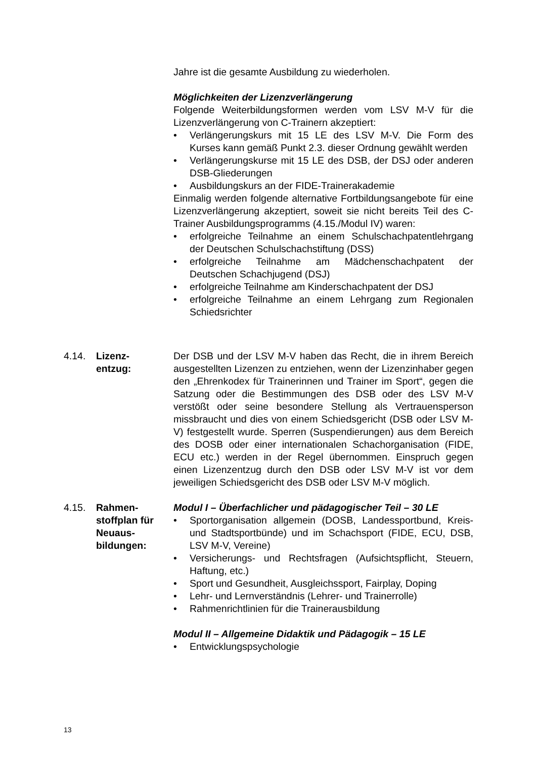Jahre ist die gesamte Ausbildung zu wiederholen.
Möglichkeiten der Lizenzverlängerung
Folgende Weiterbildungsformen werden vom LSV M-V für die Lizenzverlängerung von C-Trainern akzeptiert:
• Verlängerungskurs mit 15 LE des LSV M-V. Die Form des Kurses kann gemäß Punkt 2.3. dieser Ordnung gewählt werden
• Verlängerungskurse mit 15 LE des DSB, der DSJ oder anderen DSB-Gliederungen
• Ausbildungskurs an der FIDE-Trainerakademie
Einmalig werden folgende alternative Fortbildungsangebote für eine Lizenzverlängerung akzeptiert, soweit sie nicht bereits Teil des C-Trainer Ausbildungsprogramms (4.15./Modul IV) waren:
• erfolgreiche Teilnahme an einem Schulschachpatentlehrgang der Deutschen Schulschachstiftung (DSS)
• erfolgreiche Teilnahme am Mädchenschachpatent der Deutschen Schachjugend (DSJ)
• erfolgreiche Teilnahme am Kinderschachpatent der DSJ
• erfolgreiche Teilnahme an einem Lehrgang zum Regionalen Schiedsrichter
4.14. Lizenz-
entzug:
Der DSB und der LSV M-V haben das Recht, die in ihrem Bereich ausgestellten Lizenzen zu entziehen, wenn der Lizenzinhaber gegen den „Ehrenkodex für Trainerinnen und Trainer im Sport“, gegen die Satzung oder die Bestimmungen des DSB oder des LSV M-V verstößt oder seine besondere Stellung als Vertrauensperson missbraucht und dies von einem Schiedsgericht (DSB oder LSV M-V) festgestellt wurde. Sperren (Suspendierungen) aus dem Bereich des DOSB oder einer internationalen Schachorganisation (FIDE, ECU etc.) werden in der Regel übernommen. Einspruch gegen einen Lizenzentzug durch den DSB oder LSV M-V ist vor dem jeweiligen Schiedsgericht des DSB oder LSV M-V möglich.
4.15. Rahmen-
stoffplan für
Neuaus-
bildungen:
Modul I – Überfachlicher und pädagogischer Teil – 30 LE
• Sportorganisation allgemein (DOSB, Landessportbund, Kreis- und Stadtsportbünde) und im Schachsport (FIDE, ECU, DSB, LSV M-V, Vereine)
• Versicherungs- und Rechtsfragen (Aufsichtspflicht, Steuern, Haftung, etc.)
• Sport und Gesundheit, Ausgleichssport, Fairplay, Doping
• Lehr- und Lernverständnis (Lehrer- und Trainerrolle)
• Rahmenrichtlinien für die Trainerausbildung
Modul II – Allgemeine Didaktik und Pädagogik – 15 LE
• Entwicklungspsychologie
13